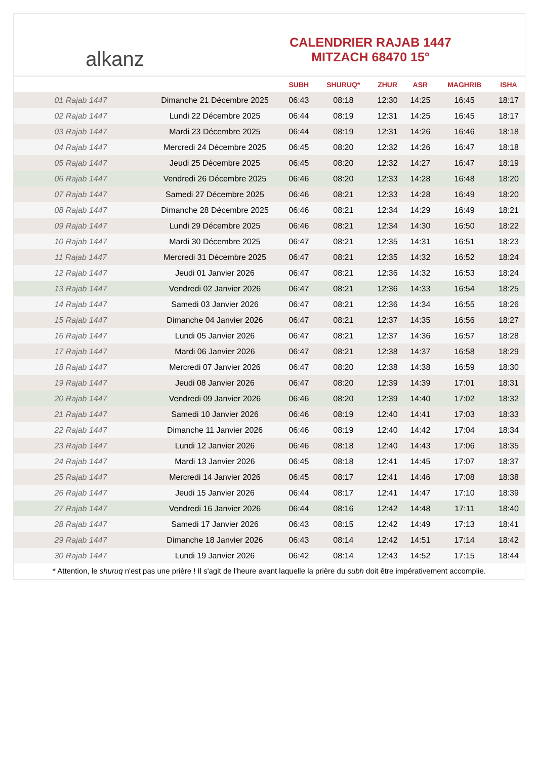alkanz
CALENDRIER RAJAB 1447
MITZACH 68470 15°
| | | SUBH | SHURUQ* | ZHUR | ASR | MAGHRIB | ISHA |
| --- | --- | --- | --- | --- | --- | --- | --- |
| 01 Rajab 1447 | Dimanche 21 Décembre 2025 | 06:43 | 08:18 | 12:30 | 14:25 | 16:45 | 18:17 |
| 02 Rajab 1447 | Lundi 22 Décembre 2025 | 06:44 | 08:19 | 12:31 | 14:25 | 16:45 | 18:17 |
| 03 Rajab 1447 | Mardi 23 Décembre 2025 | 06:44 | 08:19 | 12:31 | 14:26 | 16:46 | 18:18 |
| 04 Rajab 1447 | Mercredi 24 Décembre 2025 | 06:45 | 08:20 | 12:32 | 14:26 | 16:47 | 18:18 |
| 05 Rajab 1447 | Jeudi 25 Décembre 2025 | 06:45 | 08:20 | 12:32 | 14:27 | 16:47 | 18:19 |
| 06 Rajab 1447 | Vendredi 26 Décembre 2025 | 06:46 | 08:20 | 12:33 | 14:28 | 16:48 | 18:20 |
| 07 Rajab 1447 | Samedi 27 Décembre 2025 | 06:46 | 08:21 | 12:33 | 14:28 | 16:49 | 18:20 |
| 08 Rajab 1447 | Dimanche 28 Décembre 2025 | 06:46 | 08:21 | 12:34 | 14:29 | 16:49 | 18:21 |
| 09 Rajab 1447 | Lundi 29 Décembre 2025 | 06:46 | 08:21 | 12:34 | 14:30 | 16:50 | 18:22 |
| 10 Rajab 1447 | Mardi 30 Décembre 2025 | 06:47 | 08:21 | 12:35 | 14:31 | 16:51 | 18:23 |
| 11 Rajab 1447 | Mercredi 31 Décembre 2025 | 06:47 | 08:21 | 12:35 | 14:32 | 16:52 | 18:24 |
| 12 Rajab 1447 | Jeudi 01 Janvier 2026 | 06:47 | 08:21 | 12:36 | 14:32 | 16:53 | 18:24 |
| 13 Rajab 1447 | Vendredi 02 Janvier 2026 | 06:47 | 08:21 | 12:36 | 14:33 | 16:54 | 18:25 |
| 14 Rajab 1447 | Samedi 03 Janvier 2026 | 06:47 | 08:21 | 12:36 | 14:34 | 16:55 | 18:26 |
| 15 Rajab 1447 | Dimanche 04 Janvier 2026 | 06:47 | 08:21 | 12:37 | 14:35 | 16:56 | 18:27 |
| 16 Rajab 1447 | Lundi 05 Janvier 2026 | 06:47 | 08:21 | 12:37 | 14:36 | 16:57 | 18:28 |
| 17 Rajab 1447 | Mardi 06 Janvier 2026 | 06:47 | 08:21 | 12:38 | 14:37 | 16:58 | 18:29 |
| 18 Rajab 1447 | Mercredi 07 Janvier 2026 | 06:47 | 08:20 | 12:38 | 14:38 | 16:59 | 18:30 |
| 19 Rajab 1447 | Jeudi 08 Janvier 2026 | 06:47 | 08:20 | 12:39 | 14:39 | 17:01 | 18:31 |
| 20 Rajab 1447 | Vendredi 09 Janvier 2026 | 06:46 | 08:20 | 12:39 | 14:40 | 17:02 | 18:32 |
| 21 Rajab 1447 | Samedi 10 Janvier 2026 | 06:46 | 08:19 | 12:40 | 14:41 | 17:03 | 18:33 |
| 22 Rajab 1447 | Dimanche 11 Janvier 2026 | 06:46 | 08:19 | 12:40 | 14:42 | 17:04 | 18:34 |
| 23 Rajab 1447 | Lundi 12 Janvier 2026 | 06:46 | 08:18 | 12:40 | 14:43 | 17:06 | 18:35 |
| 24 Rajab 1447 | Mardi 13 Janvier 2026 | 06:45 | 08:18 | 12:41 | 14:45 | 17:07 | 18:37 |
| 25 Rajab 1447 | Mercredi 14 Janvier 2026 | 06:45 | 08:17 | 12:41 | 14:46 | 17:08 | 18:38 |
| 26 Rajab 1447 | Jeudi 15 Janvier 2026 | 06:44 | 08:17 | 12:41 | 14:47 | 17:10 | 18:39 |
| 27 Rajab 1447 | Vendredi 16 Janvier 2026 | 06:44 | 08:16 | 12:42 | 14:48 | 17:11 | 18:40 |
| 28 Rajab 1447 | Samedi 17 Janvier 2026 | 06:43 | 08:15 | 12:42 | 14:49 | 17:13 | 18:41 |
| 29 Rajab 1447 | Dimanche 18 Janvier 2026 | 06:43 | 08:14 | 12:42 | 14:51 | 17:14 | 18:42 |
| 30 Rajab 1447 | Lundi 19 Janvier 2026 | 06:42 | 08:14 | 12:43 | 14:52 | 17:15 | 18:44 |
* Attention, le shuruq n'est pas une prière ! Il s'agit de l'heure avant laquelle la prière du subh doit être impérativement accomplie.